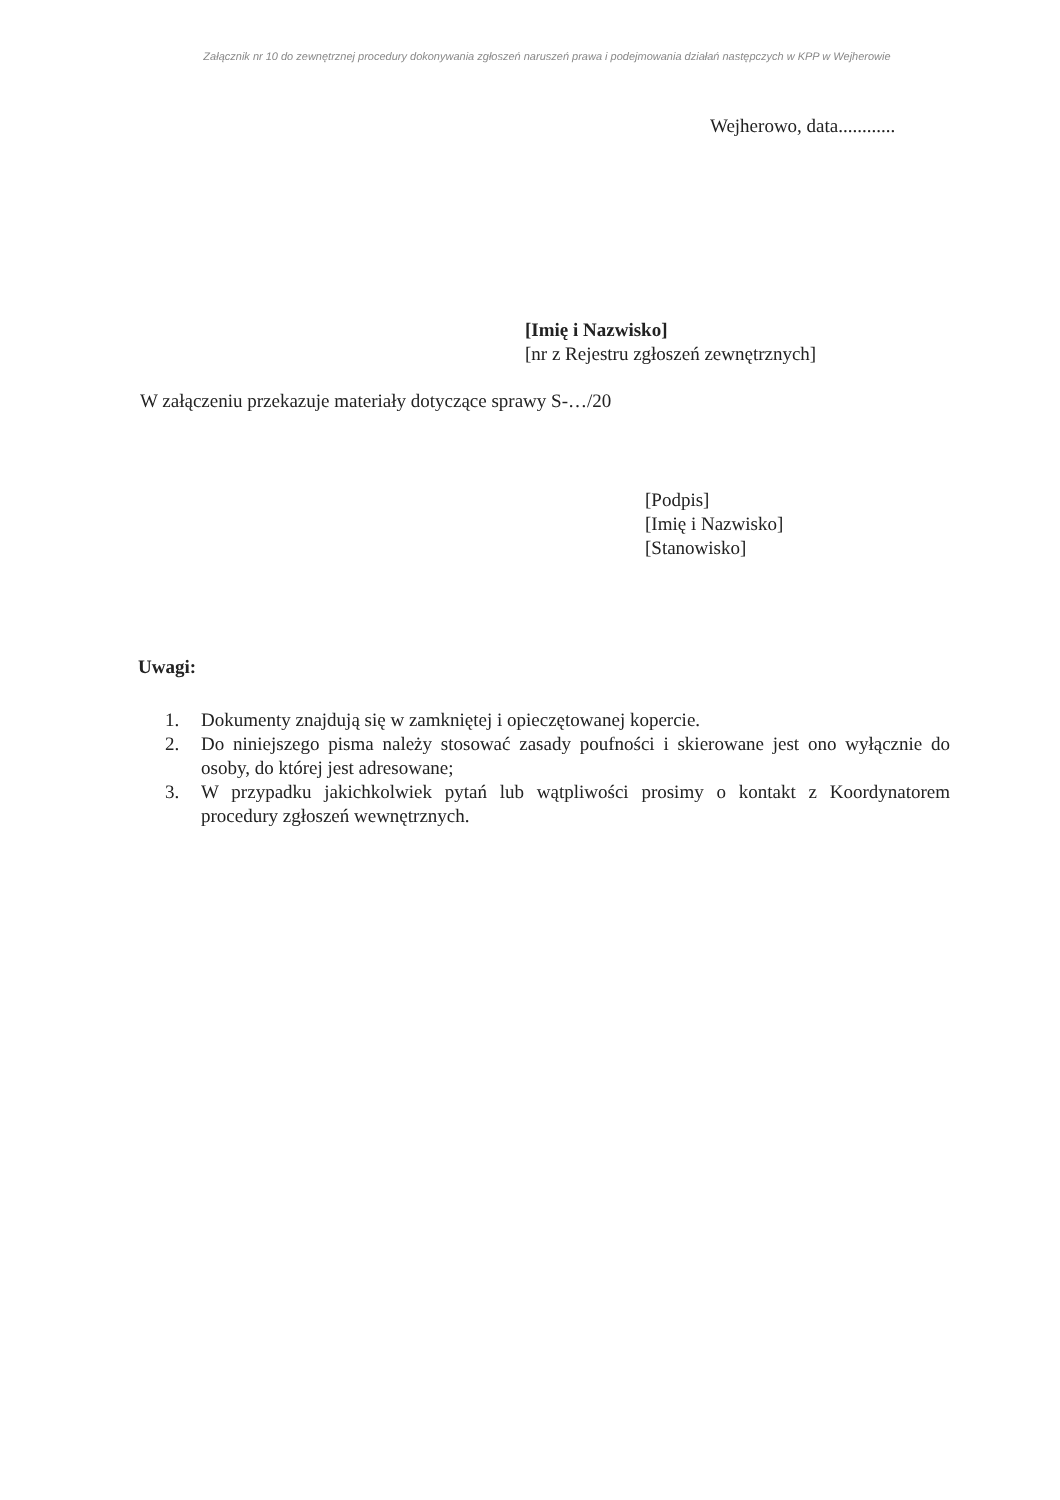Załącznik nr 10 do zewnętrznej procedury dokonywania zgłoszeń naruszeń prawa i podejmowania działań następczych w KPP w Wejherowie
Wejherowo, data............
[Imię i Nazwisko]
[nr z Rejestru zgłoszeń zewnętrznych]
W załączeniu przekazuje materiały dotyczące sprawy S-…/20
[Podpis]
[Imię i Nazwisko]
[Stanowisko]
Uwagi:
1. Dokumenty znajdują się w zamkniętej i opieczętowanej kopercie.
2. Do niniejszego pisma należy stosować zasady poufności i skierowane jest ono wyłącznie do osoby, do której jest adresowane;
3. W przypadku jakichkolwiek pytań lub wątpliwości prosimy o kontakt z Koordynatorem procedury zgłoszeń wewnętrznych.